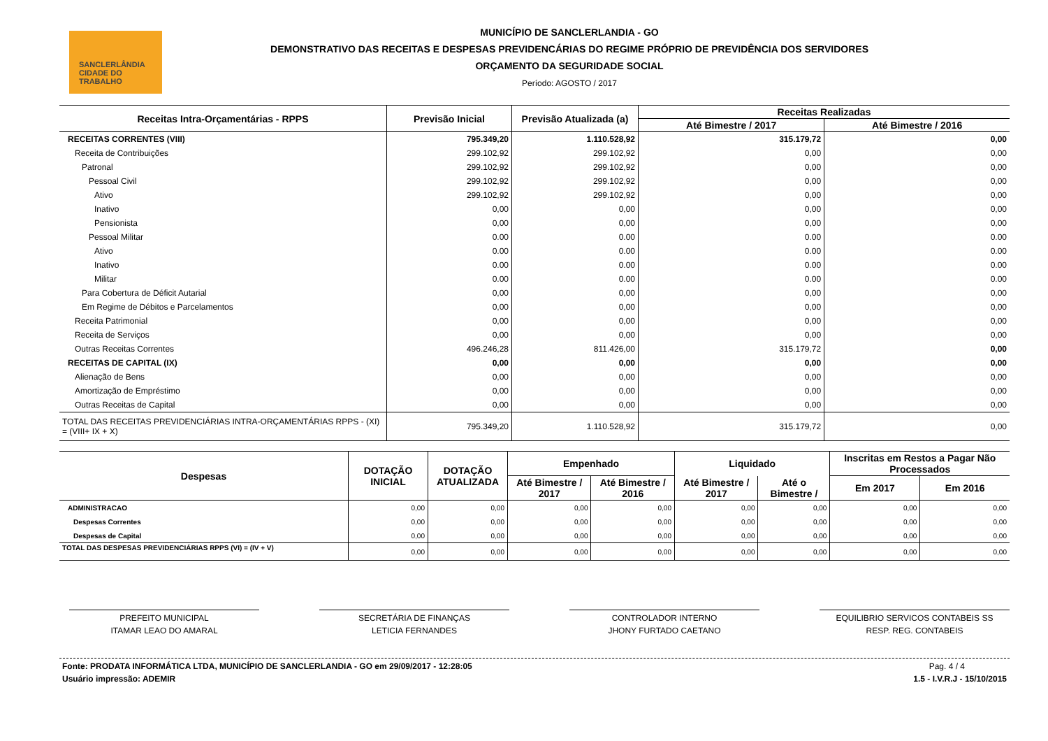SANCLERLÂNDIA
CIDADE DO TRABALHO
MUNICÍPIO DE SANCLERLANDIA - GO
DEMONSTRATIVO DAS RECEITAS E DESPESAS PREVIDENCÁRIAS DO REGIME PRÓPRIO DE PREVIDÊNCIA DOS SERVIDORES
ORÇAMENTO DA SEGURIDADE SOCIAL
Período: AGOSTO / 2017
| Receitas Intra-Orçamentárias - RPPS | Previsão Inicial | Previsão Atualizada (a) | Receitas Realizadas | |
| --- | --- | --- | --- | --- |
| | | | Até Bimestre / 2017 | Até Bimestre / 2016 |
| RECEITAS CORRENTES (VIII) | 795.349,20 | 1.110.528,92 | 315.179,72 | 0,00 |
| Receita de Contribuições | 299.102,92 | 299.102,92 | 0,00 | 0,00 |
| Patronal | 299.102,92 | 299.102,92 | 0,00 | 0,00 |
| Pessoal Civil | 299.102,92 | 299.102,92 | 0,00 | 0,00 |
| Ativo | 299.102,92 | 299.102,92 | 0,00 | 0,00 |
| Inativo | 0,00 | 0,00 | 0,00 | 0,00 |
| Pensionista | 0,00 | 0,00 | 0,00 | 0,00 |
| Pessoal Militar | 0.00 | 0.00 | 0.00 | 0.00 |
| Ativo | 0.00 | 0.00 | 0.00 | 0.00 |
| Inativo | 0.00 | 0.00 | 0.00 | 0.00 |
| Militar | 0.00 | 0.00 | 0.00 | 0.00 |
| Para Cobertura de Déficit Autarial | 0,00 | 0,00 | 0,00 | 0,00 |
| Em Regime de Débitos e Parcelamentos | 0,00 | 0,00 | 0,00 | 0,00 |
| Receita Patrimonial | 0,00 | 0,00 | 0,00 | 0,00 |
| Receita de Serviços | 0,00 | 0,00 | 0,00 | 0,00 |
| Outras Receitas Correntes | 496.246,28 | 811.426,00 | 315.179,72 | 0,00 |
| RECEITAS DE CAPITAL (IX) | 0,00 | 0,00 | 0,00 | 0,00 |
| Alienação de Bens | 0,00 | 0,00 | 0,00 | 0,00 |
| Amortização de Empréstimo | 0,00 | 0,00 | 0,00 | 0,00 |
| Outras Receitas de Capital | 0,00 | 0,00 | 0,00 | 0,00 |
| TOTAL DAS RECEITAS PREVIDENCIÁRIAS INTRA-ORÇAMENTÁRIAS RPPS - (XI) = (VIII+ IX + X) | 795.349,20 | 1.110.528,92 | 315.179,72 | 0,00 |
| Despesas | DOTAÇÃO INICIAL | DOTAÇÃO ATUALIZADA | Empenhado | | Liquidado | | Inscritas em Restos a Pagar Não Processados | |
| --- | --- | --- | --- | --- | --- | --- | --- | --- |
| | | | Até Bimestre / 2017 | Até Bimestre / 2016 | Até Bimestre / 2017 | Até o Bimestre / | Em 2017 | Em 2016 |
| ADMINISTRACAO | 0,00 | 0,00 | 0,00 | 0,00 | 0,00 | 0,00 | 0,00 | 0,00 |
| Despesas Correntes | 0,00 | 0,00 | 0,00 | 0,00 | 0,00 | 0,00 | 0,00 | 0,00 |
| Despesas de Capital | 0,00 | 0,00 | 0,00 | 0,00 | 0,00 | 0,00 | 0,00 | 0,00 |
| TOTAL DAS DESPESAS PREVIDENCIÁRIAS RPPS (VI) = (IV + V) | 0,00 | 0,00 | 0,00 | 0,00 | 0,00 | 0,00 | 0,00 | 0,00 |
PREFEITO MUNICIPAL
ITAMAR LEAO DO AMARAL
SECRETÁRIA DE FINANÇAS
LETICIA FERNANDES
CONTROLADOR INTERNO
JHONY FURTADO CAETANO
EQUILIBRIO SERVICOS CONTABEIS SS
RESP. REG. CONTABEIS
Fonte: PRODATA INFORMÁTICA LTDA, MUNICÍPIO DE SANCLERLANDIA - GO em 29/09/2017 - 12:28:05
Usuário impressão: ADEMIR
Pag. 4 / 4
1.5 - I.V.R.J - 15/10/2015